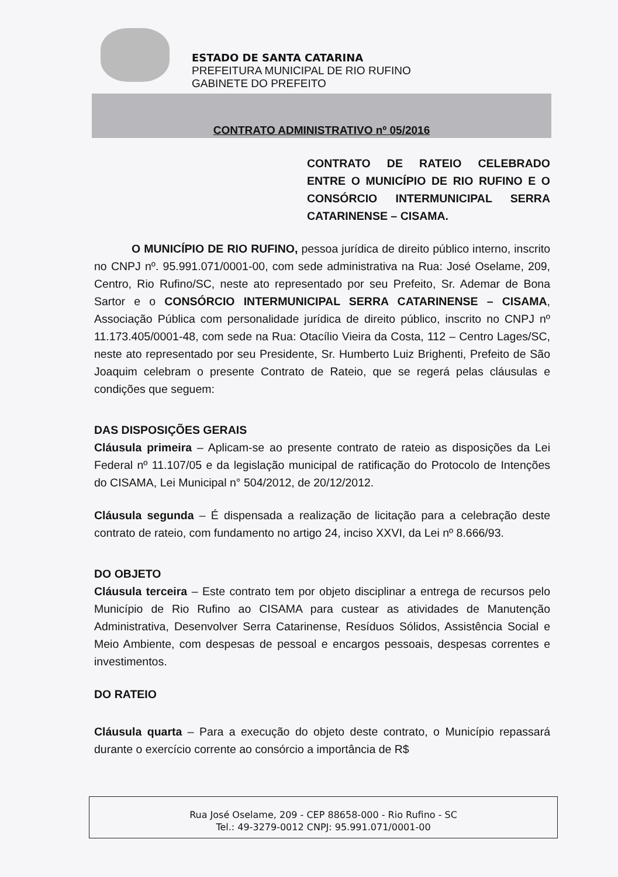ESTADO DE SANTA CATARINA
PREFEITURA MUNICIPAL DE RIO RUFINO
GABINETE DO PREFEITO
CONTRATO ADMINISTRATIVO nº 05/2016
CONTRATO DE RATEIO CELEBRADO ENTRE O MUNICÍPIO DE RIO RUFINO E O CONSÓRCIO INTERMUNICIPAL SERRA CATARINENSE – CISAMA.
O MUNICÍPIO DE RIO RUFINO, pessoa jurídica de direito público interno, inscrito no CNPJ nº. 95.991.071/0001-00, com sede administrativa na Rua: José Oselame, 209, Centro, Rio Rufino/SC, neste ato representado por seu Prefeito, Sr. Ademar de Bona Sartor e o CONSÓRCIO INTERMUNICIPAL SERRA CATARINENSE – CISAMA, Associação Pública com personalidade jurídica de direito público, inscrito no CNPJ nº 11.173.405/0001-48, com sede na Rua: Otacílio Vieira da Costa, 112 – Centro Lages/SC, neste ato representado por seu Presidente, Sr. Humberto Luiz Brighenti, Prefeito de São Joaquim celebram o presente Contrato de Rateio, que se regerá pelas cláusulas e condições que seguem:
DAS DISPOSIÇÕES GERAIS
Cláusula primeira – Aplicam-se ao presente contrato de rateio as disposições da Lei Federal nº 11.107/05 e da legislação municipal de ratificação do Protocolo de Intenções do CISAMA, Lei Municipal n° 504/2012, de 20/12/2012.
Cláusula segunda – É dispensada a realização de licitação para a celebração deste contrato de rateio, com fundamento no artigo 24, inciso XXVI, da Lei nº 8.666/93.
DO OBJETO
Cláusula terceira – Este contrato tem por objeto disciplinar a entrega de recursos pelo Município de Rio Rufino ao CISAMA para custear as atividades de Manutenção Administrativa, Desenvolver Serra Catarinense, Resíduos Sólidos, Assistência Social e Meio Ambiente, com despesas de pessoal e encargos pessoais, despesas correntes e investimentos.
DO RATEIO
Cláusula quarta – Para a execução do objeto deste contrato, o Município repassará durante o exercício corrente ao consórcio a importância de R$
Rua José Oselame, 209 - CEP 88658-000 - Rio Rufino - SC
Tel.: 49-3279-0012 CNPJ: 95.991.071/0001-00